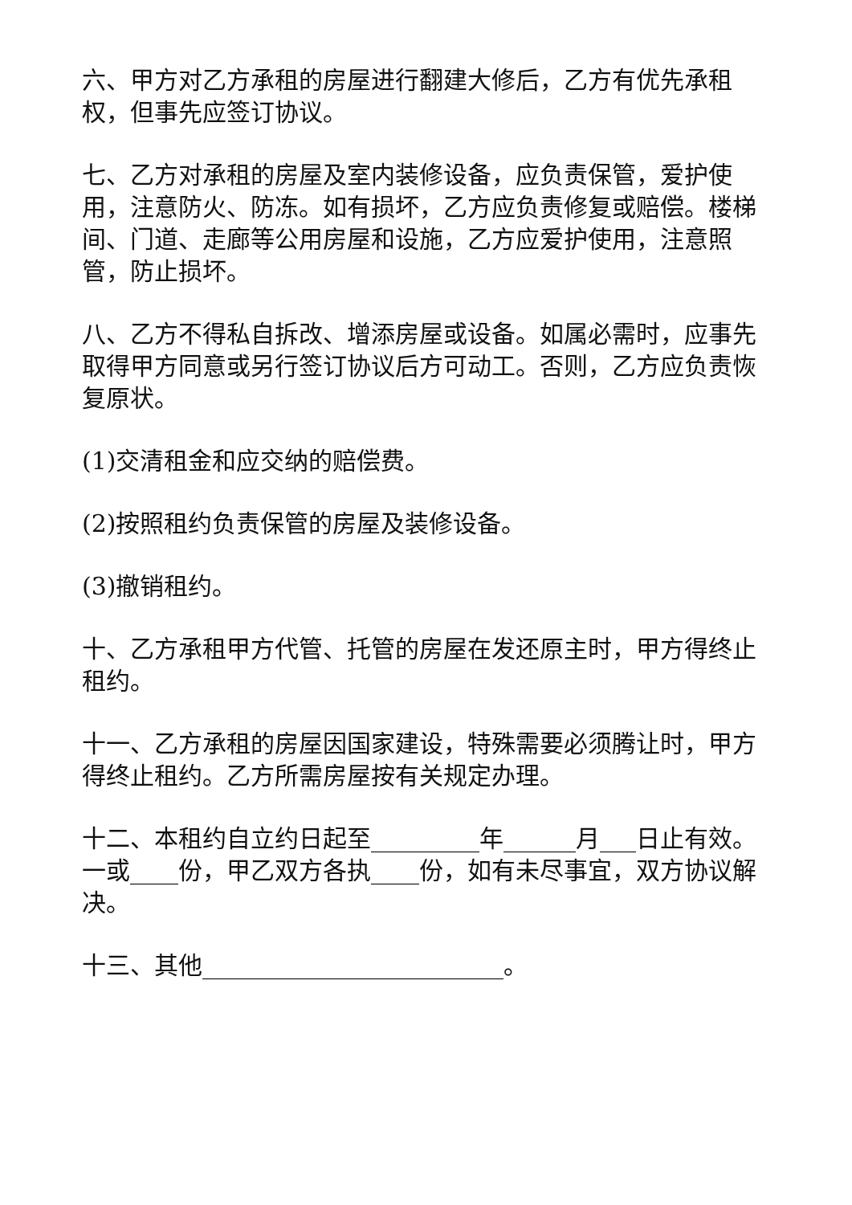六、甲方对乙方承租的房屋进行翻建大修后，乙方有优先承租权，但事先应签订协议。
七、乙方对承租的房屋及室内装修设备，应负责保管，爱护使用，注意防火、防冻。如有损坏，乙方应负责修复或赔偿。楼梯间、门道、走廊等公用房屋和设施，乙方应爱护使用，注意照管，防止损坏。
八、乙方不得私自拆改、增添房屋或设备。如属必需时，应事先取得甲方同意或另行签订协议后方可动工。否则，乙方应负责恢复原状。
(1)交清租金和应交纳的赔偿费。
(2)按照租约负责保管的房屋及装修设备。
(3)撤销租约。
十、乙方承租甲方代管、托管的房屋在发还原主时，甲方得终止租约。
十一、乙方承租的房屋因国家建设，特殊需要必须腾让时，甲方得终止租约。乙方所需房屋按有关规定办理。
十二、本租约自立约日起至_________年______月___日止有效。一或____份，甲乙双方各执____份，如有未尽事宜，双方协议解决。
十三、其他_________________________。